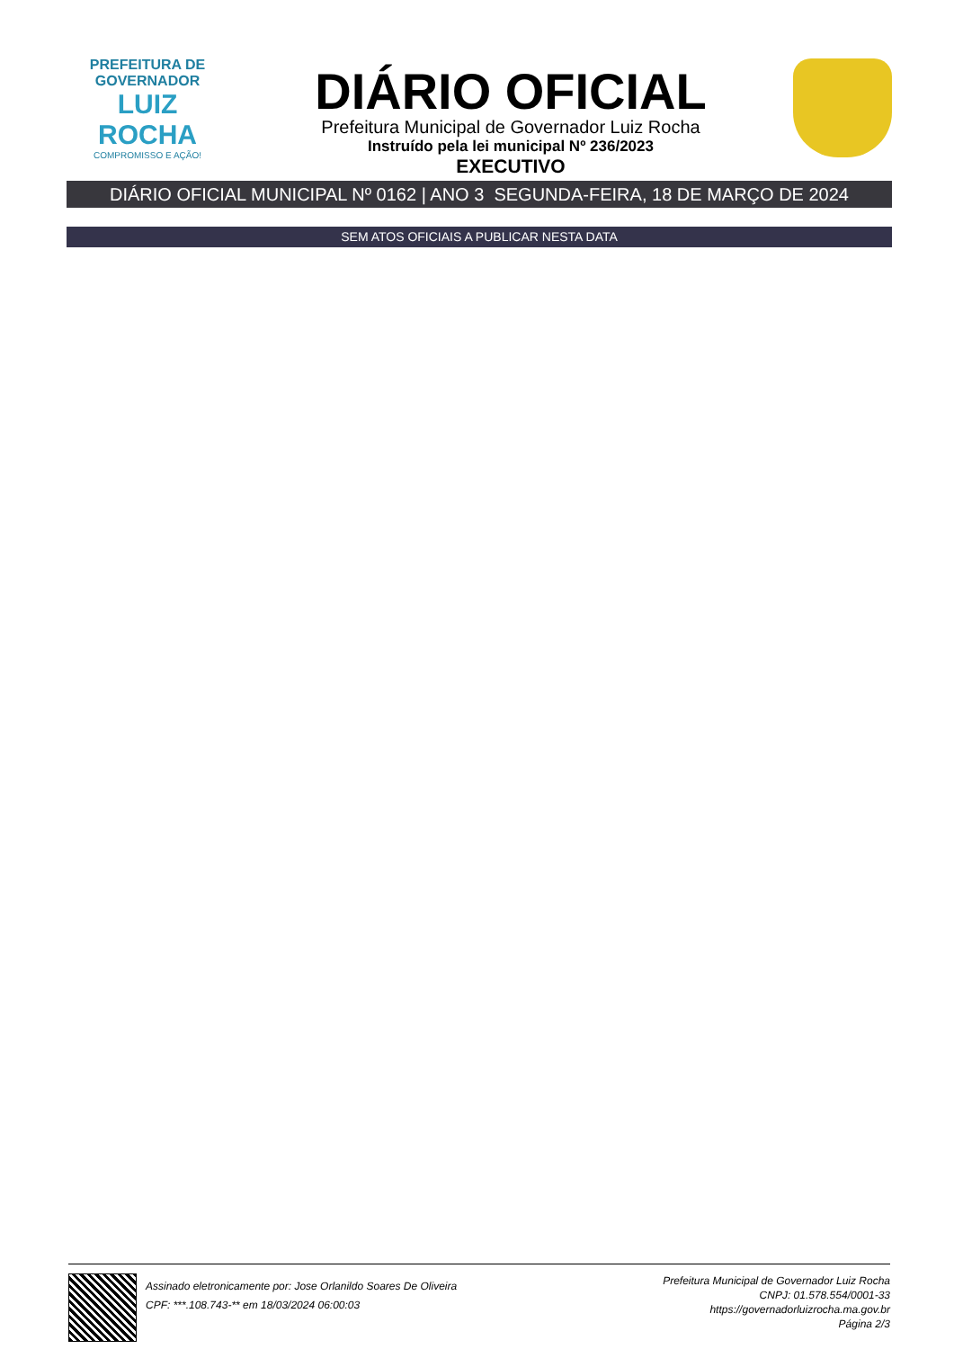PREFEITURA DE GOVERNADOR
LUIZ ROCHA
COMPROMISSO E AÇÃO!
DIÁRIO OFICIAL
Prefeitura Municipal de Governador Luiz Rocha
Instruído pela lei municipal Nº 236/2023
EXECUTIVO
DIÁRIO OFICIAL MUNICIPAL Nº 0162 | ANO 3 SEGUNDA-FEIRA, 18 DE MARÇO DE 2024
SEM ATOS OFICIAIS A PUBLICAR NESTA DATA
Assinado eletronicamente por: Jose Orlanildo Soares De Oliveira
CPF: ***.108.743-** em 18/03/2024 06:00:03
Prefeitura Municipal de Governador Luiz Rocha
CNPJ: 01.578.554/0001-33
https://governadorluizrocha.ma.gov.br
Página 2/3